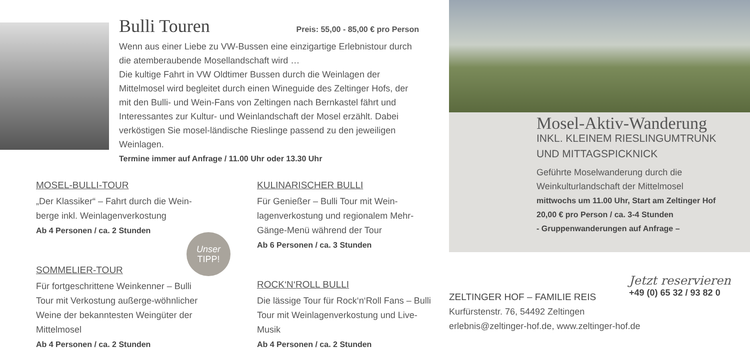Bulli Touren Preis: 55,00 - 85,00 € pro Person
Wenn aus einer Liebe zu VW-Bussen eine einzigartige Erlebnistour durch die atemberaubende Mosellandschaft wird …
Die kultige Fahrt in VW Oldtimer Bussen durch die Weinlagen der Mittelmosel wird begleitet durch einen Wineguide des Zeltinger Hofs, der mit den Bulli- und Wein-Fans von Zeltingen nach Bernkastel fährt und Interessantes zur Kultur- und Weinlandschaft der Mosel erzählt. Dabei verköstigen Sie mosel-ländische Rieslinge passend zu den jeweiligen Weinlagen.
Termine immer auf Anfrage / 11.00 Uhr oder 13.30 Uhr
MOSEL-BULLI-TOUR
„Der Klassiker“ – Fahrt durch die Wein-berge inkl. Weinlagenverkostung
Ab 4 Personen / ca. 2 Stunden
KULINARISCHER BULLI
Für Genießer – Bulli Tour mit Wein-lagenverkostung und regionalem Mehr-Gänge-Menü während der Tour
Ab 6 Personen / ca. 3 Stunden
SOMMELIER-TOUR
Für fortgeschrittene Weinkenner – Bulli Tour mit Verkostung außerge-wöhnlicher Weine der bekanntesten Weingüter der Mittelmosel
Ab 4 Personen / ca. 2 Stunden
Unser
TIPP!
ROCK‘N‘ROLL BULLI
Die lässige Tour für Rock‘n‘Roll Fans – Bulli Tour mit Weinlagenverkostung und Live-Musik
Ab 4 Personen / ca. 2 Stunden
Mosel-Aktiv-Wanderung
INKL. KLEINEM RIESLINGUMTRUNK UND MITTAGSPICKNICK
Geführte Moselwanderung durch die Weinkulturlandschaft der Mittelmosel
mittwochs um 11.00 Uhr, Start am Zeltinger Hof
20,00 € pro Person / ca. 3-4 Stunden
- Gruppenwanderungen auf Anfrage –
ZELTINGER HOF – FAMILIE REIS
Kurfürstenstr. 76, 54492 Zeltingen
erlebnis@zeltinger-hof.de, www.zeltinger-hof.de
Jetzt reservieren
+49 (0) 65 32 / 93 82 0